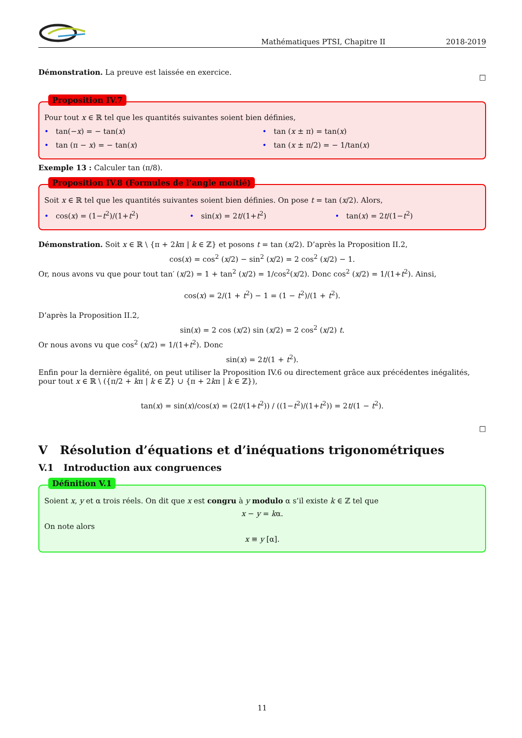Mathématiques PTSI, Chapitre II 2018-2019
Démonstration. La preuve est laissée en exercice. □
Proposition IV.7
Pour tout x ∈ ℝ tel que les quantités suivantes soient bien définies,
• tan(−x) = − tan(x) • tan (x ± π) = tan(x)
• tan (π − x) = − tan(x) • tan (x ± π/2) = − 1/tan(x)
Exemple 13 : Calculer tan (π/8).
Proposition IV.8 (Formules de l’angle moitié)
Soit x ∈ ℝ tel que les quantités suivantes soient bien définies. On pose t = tan (x/2). Alors,
• cos(x) = (1−t<sup>2</sup>)/(1+t<sup>2</sup>) • sin(x) = 2t/(1+t<sup>2</sup>) • tan(x) = 2t/(1−t<sup>2</sup>)
Démonstration. Soit x ∈ ℝ \ {π + 2kπ | k ∈ ℤ} et posons t = tan (x/2). D’après la Proposition II.2,
cos(x) = cos<sup>2</sup> (x/2) − sin<sup>2</sup> (x/2) = 2 cos<sup>2</sup> (x/2) − 1.
Or, nous avons vu que pour tout tan′ (x/2) = 1 + tan<sup>2</sup> (x/2) = 1/cos<sup>2</sup>(x/2). Donc cos<sup>2</sup> (x/2) = 1/(1+t<sup>2</sup>). Ainsi,
cos(x) = 2/(1 + t<sup>2</sup>) − 1 = (1 − t<sup>2</sup>)/(1 + t<sup>2</sup>).
D’après la Proposition II.2,
sin(x) = 2 cos (x/2) sin (x/2) = 2 cos<sup>2</sup> (x/2) t.
Or nous avons vu que cos<sup>2</sup> (x/2) = 1/(1+t<sup>2</sup>). Donc
sin(x) = 2t/(1 + t<sup>2</sup>).
Enfin pour la dernière égalité, on peut utiliser la Proposition IV.6 ou directement grâce aux précédentes inégalités, pour tout x ∈ ℝ \ ({π/2 + kπ | k ∈ ℤ} ∪ {π + 2kπ | k ∈ ℤ}),
tan(x) = sin(x)/cos(x) = (2t/(1+t<sup>2</sup>)) / ((1−t<sup>2</sup>)/(1+t<sup>2</sup>)) = 2t/(1 − t<sup>2</sup>).
□
V Résolution d’équations et d’inéquations trigonométriques
V.1 Introduction aux congruences
Définition V.1
Soient x, y et α trois réels. On dit que x est congru à y modulo α s’il existe k ∈ ℤ tel que
x − y = kα.
On note alors
x ≡ y [α].
11